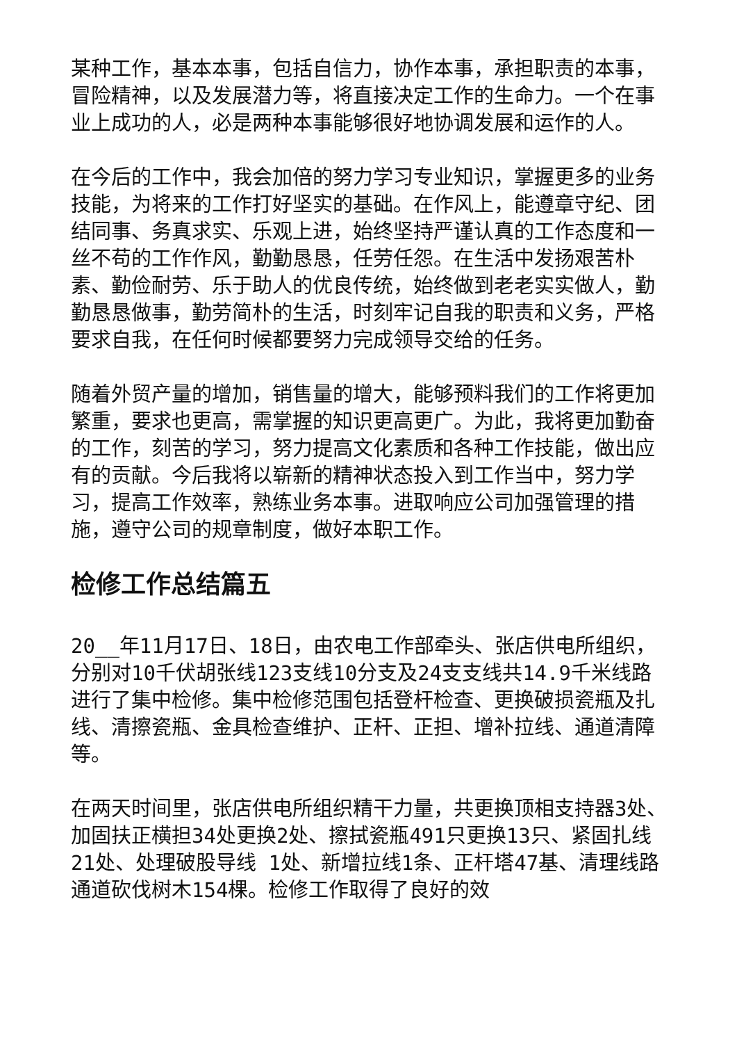某种工作，基本本事，包括自信力，协作本事，承担职责的本事，冒险精神，以及发展潜力等，将直接决定工作的生命力。一个在事业上成功的人，必是两种本事能够很好地协调发展和运作的人。
在今后的工作中，我会加倍的努力学习专业知识，掌握更多的业务技能，为将来的工作打好坚实的基础。在作风上，能遵章守纪、团结同事、务真求实、乐观上进，始终坚持严谨认真的工作态度和一丝不苟的工作作风，勤勤恳恳，任劳任怨。在生活中发扬艰苦朴素、勤俭耐劳、乐于助人的优良传统，始终做到老老实实做人，勤勤恳恳做事，勤劳简朴的生活，时刻牢记自我的职责和义务，严格要求自我，在任何时候都要努力完成领导交给的任务。
随着外贸产量的增加，销售量的增大，能够预料我们的工作将更加繁重，要求也更高，需掌握的知识更高更广。为此，我将更加勤奋的工作，刻苦的学习，努力提高文化素质和各种工作技能，做出应有的贡献。今后我将以崭新的精神状态投入到工作当中，努力学习，提高工作效率，熟练业务本事。进取响应公司加强管理的措施，遵守公司的规章制度，做好本职工作。
检修工作总结篇五
20__年11月17日、18日，由农电工作部牵头、张店供电所组织，分别对10千伏胡张线123支线10分支及24支支线共14.9千米线路进行了集中检修。集中检修范围包括登杆检查、更换破损瓷瓶及扎线、清擦瓷瓶、金具检查维护、正杆、正担、增补拉线、通道清障等。
在两天时间里，张店供电所组织精干力量，共更换顶相支持器3处、加固扶正横担34处更换2处、擦拭瓷瓶491只更换13只、紧固扎线21处、处理破股导线 1处、新增拉线1条、正杆塔47基、清理线路通道砍伐树木154棵。检修工作取得了良好的效